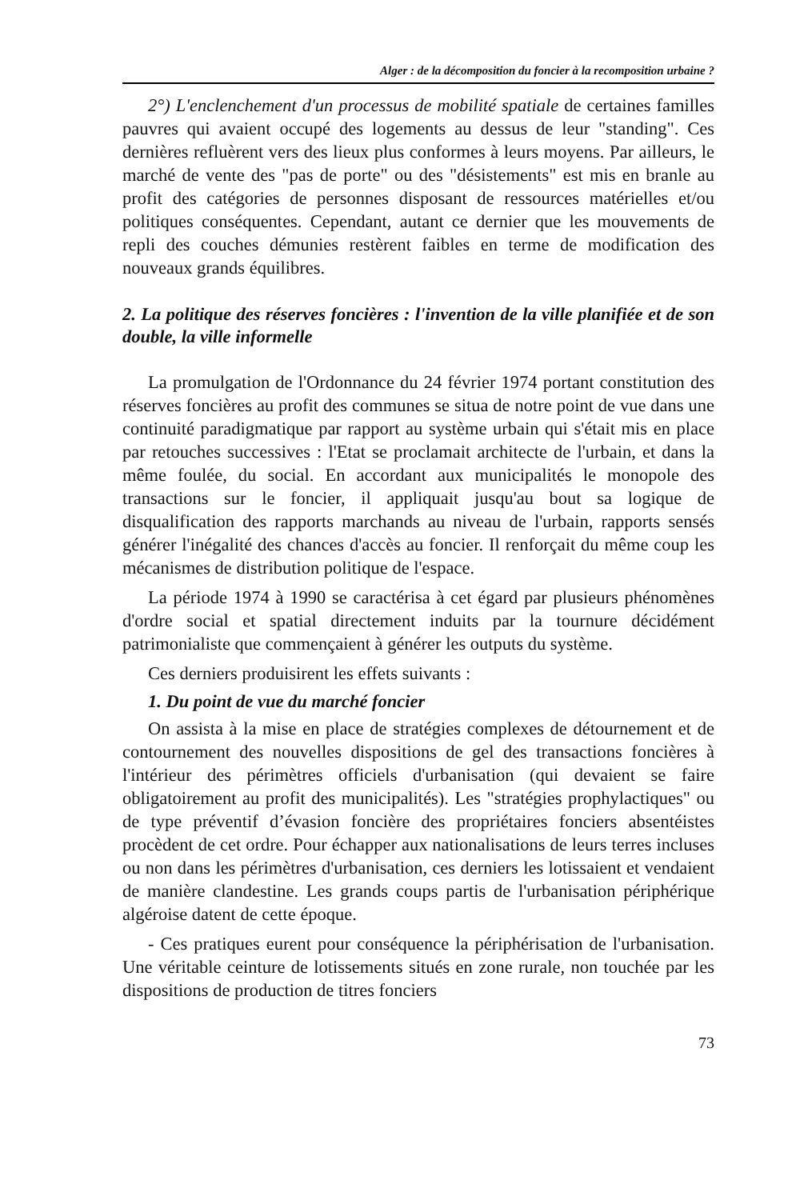Alger : de la décomposition du foncier à la recomposition urbaine ?
2°) L'enclenchement d'un processus de mobilité spatiale de certaines familles pauvres qui avaient occupé des logements au dessus de leur "standing". Ces dernières refluèrent vers des lieux plus conformes à leurs moyens. Par ailleurs, le marché de vente des "pas de porte" ou des "désistements" est mis en branle au profit des catégories de personnes disposant de ressources matérielles et/ou politiques conséquentes. Cependant, autant ce dernier que les mouvements de repli des couches démunies restèrent faibles en terme de modification des nouveaux grands équilibres.
2. La politique des réserves foncières : l'invention de la ville planifiée et de son double, la ville informelle
La promulgation de l'Ordonnance du 24 février 1974 portant constitution des réserves foncières au profit des communes se situa de notre point de vue dans une continuité paradigmatique par rapport au système urbain qui s'était mis en place par retouches successives : l'Etat se proclamait architecte de l'urbain, et dans la même foulée, du social. En accordant aux municipalités le monopole des transactions sur le foncier, il appliquait jusqu'au bout sa logique de disqualification des rapports marchands au niveau de l'urbain, rapports sensés générer l'inégalité des chances d'accès au foncier. Il renforçait du même coup les mécanismes de distribution politique de l'espace.
La période 1974 à 1990 se caractérisa à cet égard par plusieurs phénomènes d'ordre social et spatial directement induits par la tournure décidément patrimonialiste que commençaient à générer les outputs du système.
Ces derniers produisirent les effets suivants :
1. Du point de vue du marché foncier
On assista à la mise en place de stratégies complexes de détournement et de contournement des nouvelles dispositions de gel des transactions foncières à l'intérieur des périmètres officiels d'urbanisation (qui devaient se faire obligatoirement au profit des municipalités). Les "stratégies prophylactiques" ou de type préventif d’évasion foncière des propriétaires fonciers absentéistes procèdent de cet ordre. Pour échapper aux nationalisations de leurs terres incluses ou non dans les périmètres d'urbanisation, ces derniers les lotissaient et vendaient de manière clandestine. Les grands coups partis de l'urbanisation périphérique algéroise datent de cette époque.
- Ces pratiques eurent pour conséquence la périphérisation de l'urbanisation. Une véritable ceinture de lotissements situés en zone rurale, non touchée par les dispositions de production de titres fonciers
73